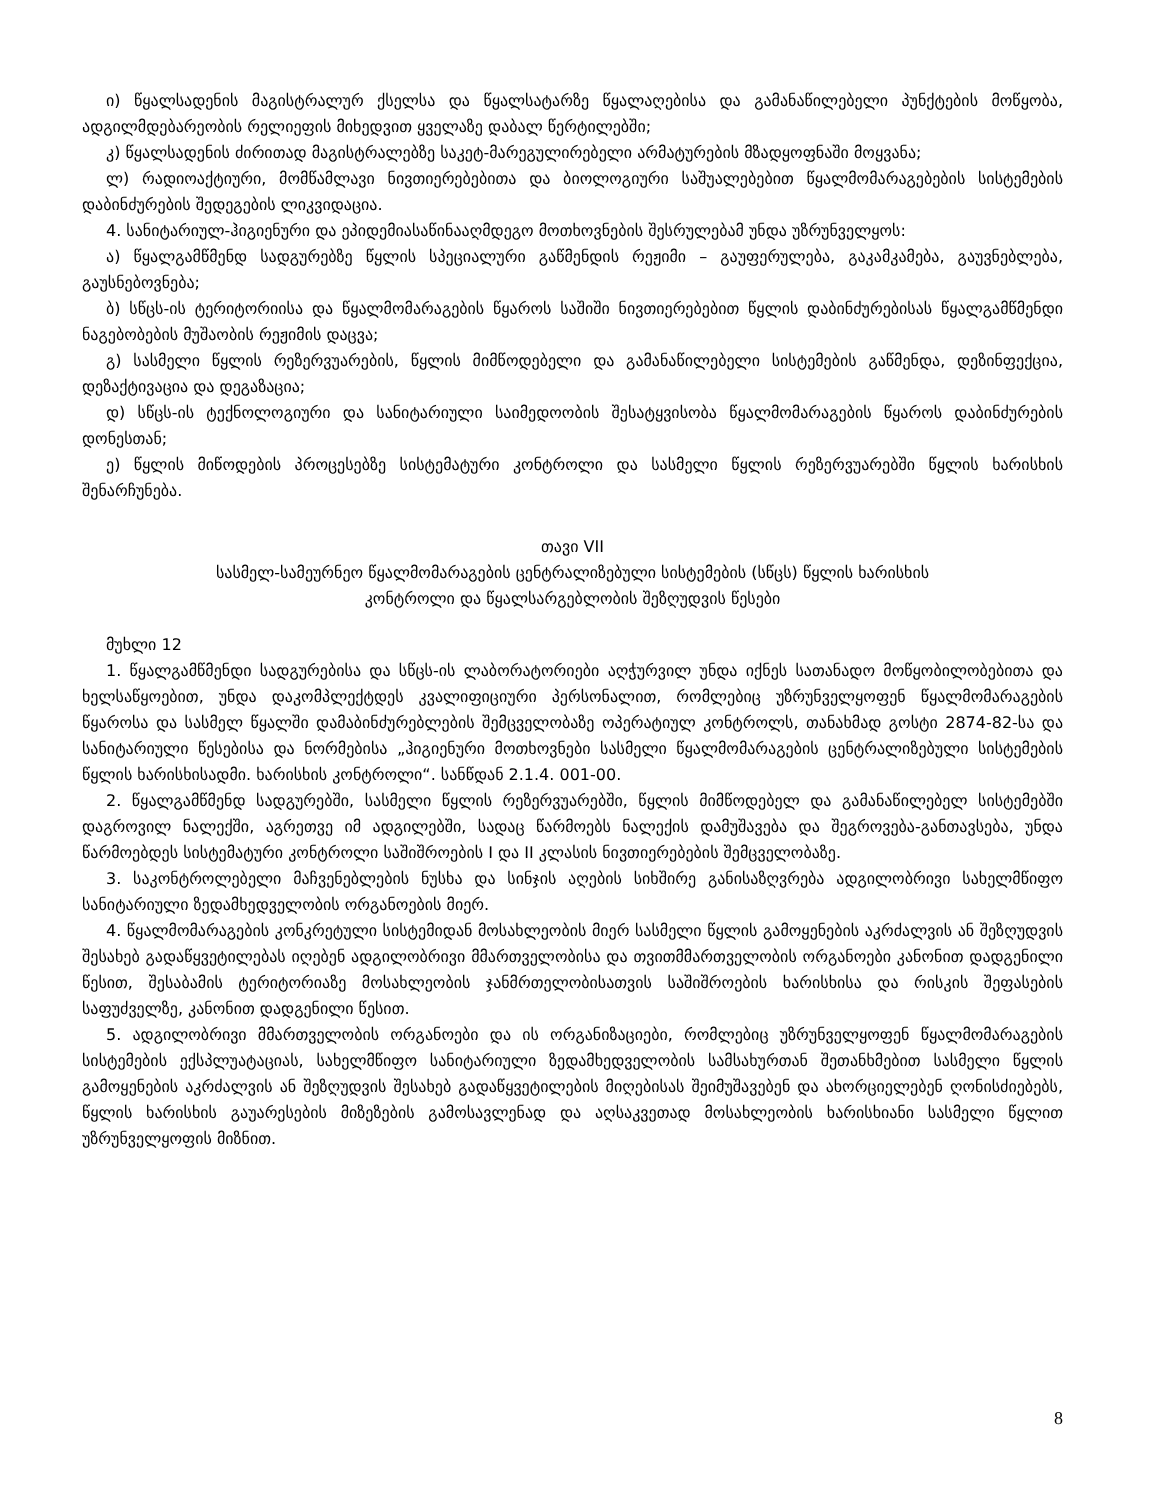ი) წყალსადენის მაგისტრალურ ქსელსა და წყალსატარზე წყალაღებისა და გამანაწილებელი პუნქტების მოწყობა, ადგილმდებარეობის რელიეფის მიხედვით ყველაზე დაბალ წერტილებში;
კ) წყალსადენის ძირითად მაგისტრალებზე საკეტ-მარეგულირებელი არმატურების მზადყოფნაში მოყვანა;
ლ) რადიოაქტიური, მომწამლავი ნივთიერებებითა და ბიოლოგიური საშუალებებით წყალმომარაგებების სისტემების დაბინძურების შედეგების ლიკვიდაცია.
4. სანიტარიულ-ჰიგიენური და ეპიდემიასაწინააღმდეგო მოთხოვნების შესრულებამ უნდა უზრუნველყოს:
ა) წყალგამწმენდ სადგურებზე წყლის სპეციალური გაწმენდის რეჟიმი – გაუფერულება, გაკამკამება, გაუვნებლება, გაუსნებოვნება;
ბ) სწცს-ის ტერიტორიისა და წყალმომარაგების წყაროს საშიში ნივთიერებებით წყლის დაბინძურებისას წყალგამწმენდი ნაგებობების მუშაობის რეჟიმის დაცვა;
გ) სასმელი წყლის რეზერვუარების, წყლის მიმწოდებელი და გამანაწილებელი სისტემების გაწმენდა, დეზინფექცია, დეზაქტივაცია და დეგაზაცია;
დ) სწცს-ის ტექნოლოგიური და სანიტარიული საიმედოობის შესატყვისობა წყალმომარაგების წყაროს დაბინძურების დონესთან;
ე) წყლის მიწოდების პროცესებზე სისტემატური კონტროლი და სასმელი წყლის რეზერვუარებში წყლის ხარისხის შენარჩუნება.
თავი VII
სასმელ-სამეურნეო წყალმომარაგების ცენტრალიზებული სისტემების (სწცს) წყლის ხარისხის
კონტროლი და წყალსარგებლობის შეზღუდვის წესები
მუხლი 12
1. წყალგამწმენდი სადგურებისა და სწცს-ის ლაბორატორიები აღჭურვილ უნდა იქნეს სათანადო მოწყობილობებითა და ხელსაწყოებით, უნდა დაკომპლექტდეს კვალიფიციური პერსონალით, რომლებიც უზრუნველყოფენ წყალმომარაგების წყაროსა და სასმელ წყალში დამაბინძურებლების შემცველობაზე ოპერატიულ კონტროლს, თანახმად გოსტი 2874-82-სა და სანიტარიული წესებისა და ნორმებისა „ჰიგიენური მოთხოვნები სასმელი წყალმომარაგების ცენტრალიზებული სისტემების წყლის ხარისხისადმი. ხარისხის კონტროლი“. სანწდან 2.1.4. 001-00.
2. წყალგამწმენდ სადგურებში, სასმელი წყლის რეზერვუარებში, წყლის მიმწოდებელ და გამანაწილებელ სისტემებში დაგროვილ ნალექში, აგრეთვე იმ ადგილებში, სადაც წარმოებს ნალექის დამუშავება და შეგროვება-განთავსება, უნდა წარმოებდეს სისტემატური კონტროლი საშიშროების I და II კლასის ნივთიერებების შემცველობაზე.
3. საკონტროლებელი მაჩვენებლების ნუსხა და სინჯის აღების სიხშირე განისაზღვრება ადგილობრივი სახელმწიფო სანიტარიული ზედამხედველობის ორგანოების მიერ.
4. წყალმომარაგების კონკრეტული სისტემიდან მოსახლეობის მიერ სასმელი წყლის გამოყენების აკრძალვის ან შეზღუდვის შესახებ გადაწყვეტილებას იღებენ ადგილობრივი მმართველობისა და თვითმმართველობის ორგანოები კანონით დადგენილი წესით, შესაბამის ტერიტორიაზე მოსახლეობის ჯანმრთელობისათვის საშიშროების ხარისხისა და რისკის შეფასების საფუძველზე, კანონით დადგენილი წესით.
5. ადგილობრივი მმართველობის ორგანოები და ის ორგანიზაციები, რომლებიც უზრუნველყოფენ წყალმომარაგების სისტემების ექსპლუატაციას, სახელმწიფო სანიტარიული ზედამხედველობის სამსახურთან შეთანხმებით სასმელი წყლის გამოყენების აკრძალვის ან შეზღუდვის შესახებ გადაწყვეტილების მიღებისას შეიმუშავებენ და ახორციელებენ ღონისძიებებს, წყლის ხარისხის გაუარესების მიზეზების გამოსავლენად და აღსაკვეთად მოსახლეობის ხარისხიანი სასმელი წყლით უზრუნველყოფის მიზნით.
8